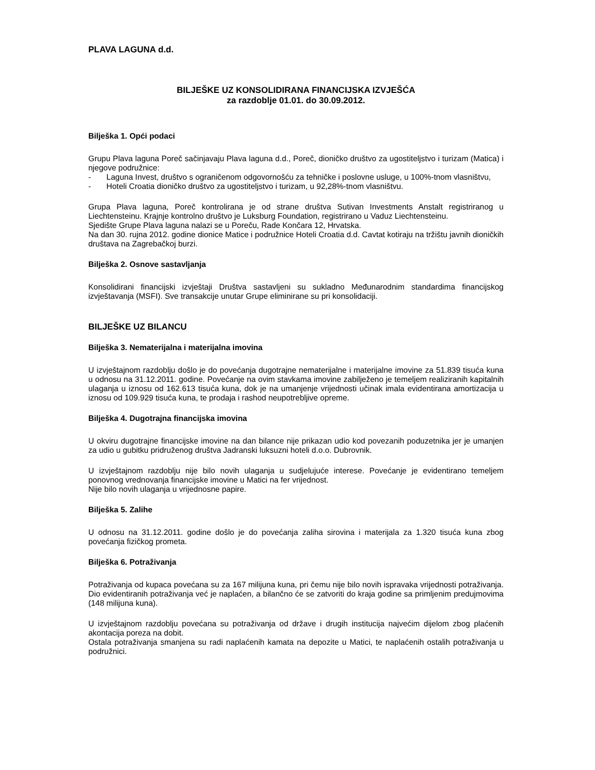PLAVA LAGUNA d.d.
BILJEŠKE UZ KONSOLIDIRANA FINANCIJSKA IZVJEŠĆA
za razdoblje 01.01. do 30.09.2012.
Bilješka 1. Opći podaci
Grupu Plava laguna Poreč sačinjavaju Plava laguna d.d., Poreč, dioničko društvo za ugostiteljstvo i turizam (Matica) i njegove podružnice:
- Laguna Invest, društvo s ograničenom odgovornošću za tehničke i poslovne usluge, u 100%-tnom vlasništvu,
- Hoteli Croatia dioničko društvo za ugostiteljstvo i turizam, u 92,28%-tnom vlasništvu.
Grupa Plava laguna, Poreč kontrolirana je od strane društva Sutivan Investments Anstalt registriranog u Liechtensteinu. Krajnje kontrolno društvo je Luksburg Foundation, registrirano u Vaduz Liechtensteinu.
Sjedište Grupe Plava laguna nalazi se u Poreču, Rade Končara 12, Hrvatska.
Na dan 30. rujna 2012. godine dionice Matice i podružnice Hoteli Croatia d.d. Cavtat kotiraju na tržištu javnih dioničkih društava na Zagrebačkoj burzi.
Bilješka 2. Osnove sastavljanja
Konsolidirani financijski izvještaji Društva sastavljeni su sukladno Međunarodnim standardima financijskog izvještavanja (MSFI). Sve transakcije unutar Grupe eliminirane su pri konsolidaciji.
BILJEŠKE UZ BILANCU
Bilješka 3. Nematerijalna i materijalna imovina
U izvještajnom razdoblju došlo je do povećanja dugotrajne nematerijalne i materijalne imovine za 51.839 tisuća kuna u odnosu na 31.12.2011. godine. Povećanje na ovim stavkama imovine zabilježeno je temeljem realiziranih kapitalnih ulaganja u iznosu od 162.613 tisuća kuna, dok je na umanjenje vrijednosti učinak imala evidentirana amortizacija u iznosu od 109.929 tisuća kuna, te prodaja i rashod neupotrebljive opreme.
Bilješka 4. Dugotrajna financijska imovina
U okviru dugotrajne financijske imovine na dan bilance nije prikazan udio kod povezanih poduzetnika jer je umanjen za udio u gubitku pridruženog društva Jadranski luksuzni hoteli d.o.o. Dubrovnik.
U izvještajnom razdoblju nije bilo novih ulaganja u sudjelujuće interese. Povećanje je evidentirano temeljem ponovnog vrednovanja financijske imovine u Matici na fer vrijednost.
Nije bilo novih ulaganja u vrijednosne papire.
Bilješka 5. Zalihe
U odnosu na 31.12.2011. godine došlo je do povećanja zaliha sirovina i materijala za 1.320 tisuća kuna zbog povećanja fizičkog prometa.
Bilješka 6. Potraživanja
Potraživanja od kupaca povećana su za 167 milijuna kuna, pri čemu nije bilo novih ispravaka vrijednosti potraživanja. Dio evidentiranih potraživanja već je naplaćen, a bilančno će se zatvoriti do kraja godine sa primljenim predujmovima (148 milijuna kuna).
U izvještajnom razdoblju povećana su potraživanja od države i drugih institucija najvećim dijelom zbog plaćenih akontacija poreza na dobit.
Ostala potraživanja smanjena su radi naplaćenih kamata na depozite u Matici, te naplaćenih ostalih potraživanja u podružnici.